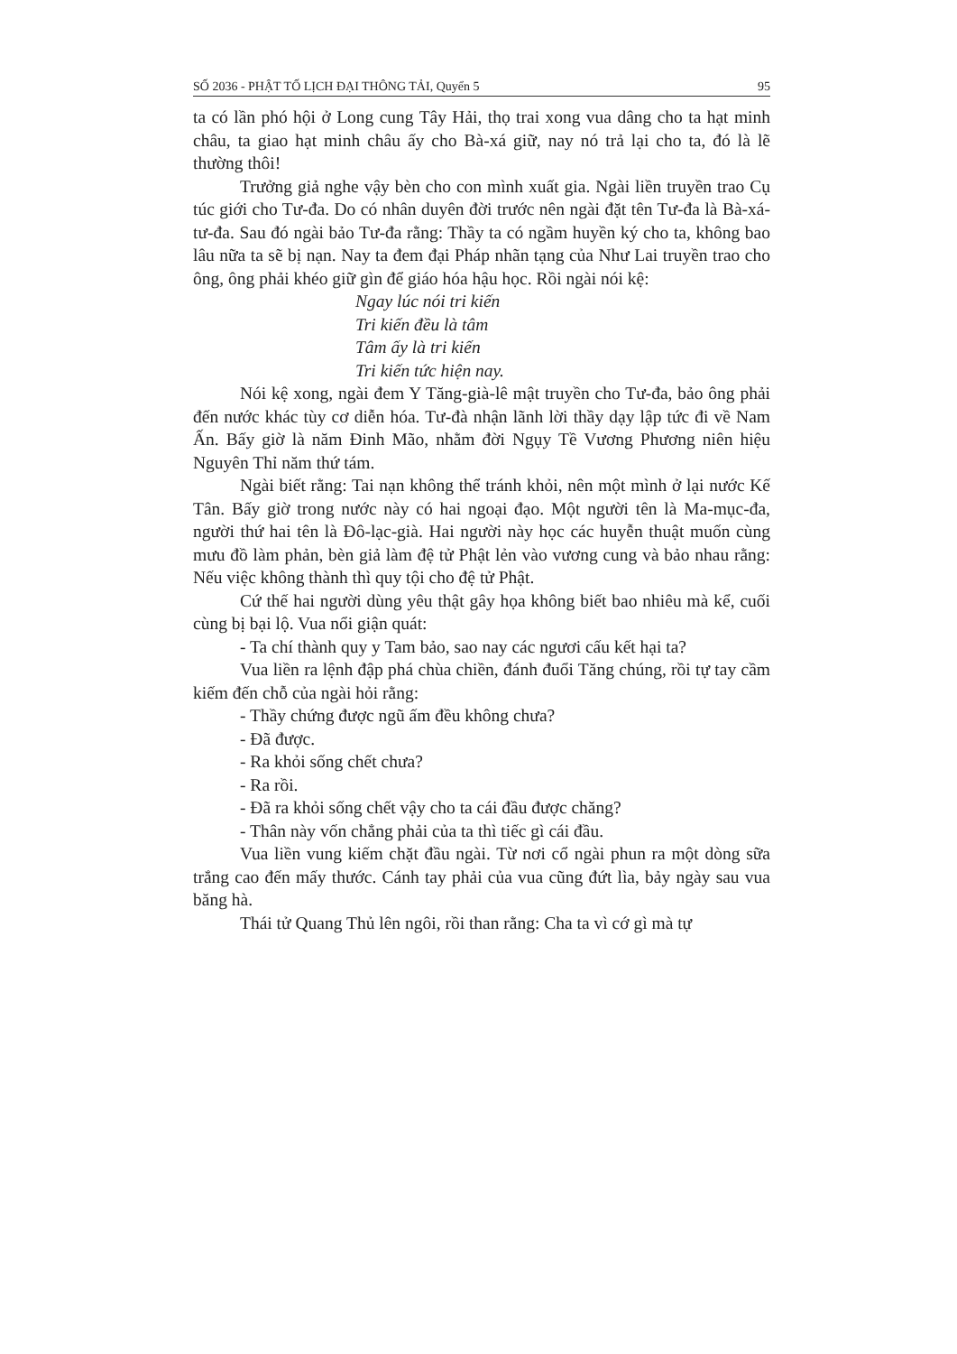SỐ 2036 - PHẬT TỐ LỊCH ĐẠI THÔNG TẢI, Quyển 5 95
ta có lần phó hội ở Long cung Tây Hải, thọ trai xong vua dâng cho ta hạt minh châu, ta giao hạt minh châu ấy cho Bà-xá giữ, nay nó trả lại cho ta, đó là lẽ thường thôi!
Trưởng giả nghe vậy bèn cho con mình xuất gia. Ngài liền truyền trao Cụ túc giới cho Tư-đa. Do có nhân duyên đời trước nên ngài đặt tên Tư-đa là Bà-xá-tư-đa. Sau đó ngài bảo Tư-đa rằng: Thầy ta có ngầm huyền ký cho ta, không bao lâu nữa ta sẽ bị nạn. Nay ta đem đại Pháp nhãn tạng của Như Lai truyền trao cho ông, ông phải khéo giữ gìn để giáo hóa hậu học. Rồi ngài nói kệ:
Ngay lúc nói tri kiến
Tri kiến đều là tâm
Tâm ấy là tri kiến
Tri kiến tức hiện nay.
Nói kệ xong, ngài đem Y Tăng-già-lê mật truyền cho Tư-đa, bảo ông phải đến nước khác tùy cơ diễn hóa. Tư-đà nhận lãnh lời thầy dạy lập tức đi về Nam Ấn. Bấy giờ là năm Đinh Mão, nhằm đời Ngụy Tề Vương Phương niên hiệu Nguyên Thỉ năm thứ tám.
Ngài biết rằng: Tai nạn không thể tránh khỏi, nên một mình ở lại nước Kế Tân. Bấy giờ trong nước này có hai ngoại đạo. Một người tên là Ma-mục-đa, người thứ hai tên là Đô-lạc-già. Hai người này học các huyễn thuật muốn cùng mưu đồ làm phản, bèn giả làm đệ tử Phật lẻn vào vương cung và bảo nhau rằng: Nếu việc không thành thì quy tội cho đệ tử Phật.
Cứ thế hai người dùng yêu thật gây họa không biết bao nhiêu mà kể, cuối cùng bị bại lộ. Vua nổi giận quát:
- Ta chí thành quy y Tam bảo, sao nay các ngươi cấu kết hại ta?
Vua liền ra lệnh đập phá chùa chiền, đánh đuổi Tăng chúng, rồi tự tay cầm kiếm đến chỗ của ngài hỏi rằng:
- Thầy chứng được ngũ ấm đều không chưa?
- Đã được.
- Ra khỏi sống chết chưa?
- Ra rồi.
- Đã ra khỏi sống chết vậy cho ta cái đầu được chăng?
- Thân này vốn chẳng phải của ta thì tiếc gì cái đầu.
Vua liền vung kiếm chặt đầu ngài. Từ nơi cổ ngài phun ra một dòng sữa trắng cao đến mấy thước. Cánh tay phải của vua cũng đứt lìa, bảy ngày sau vua băng hà.
Thái tử Quang Thủ lên ngôi, rồi than rằng: Cha ta vì cớ gì mà tự